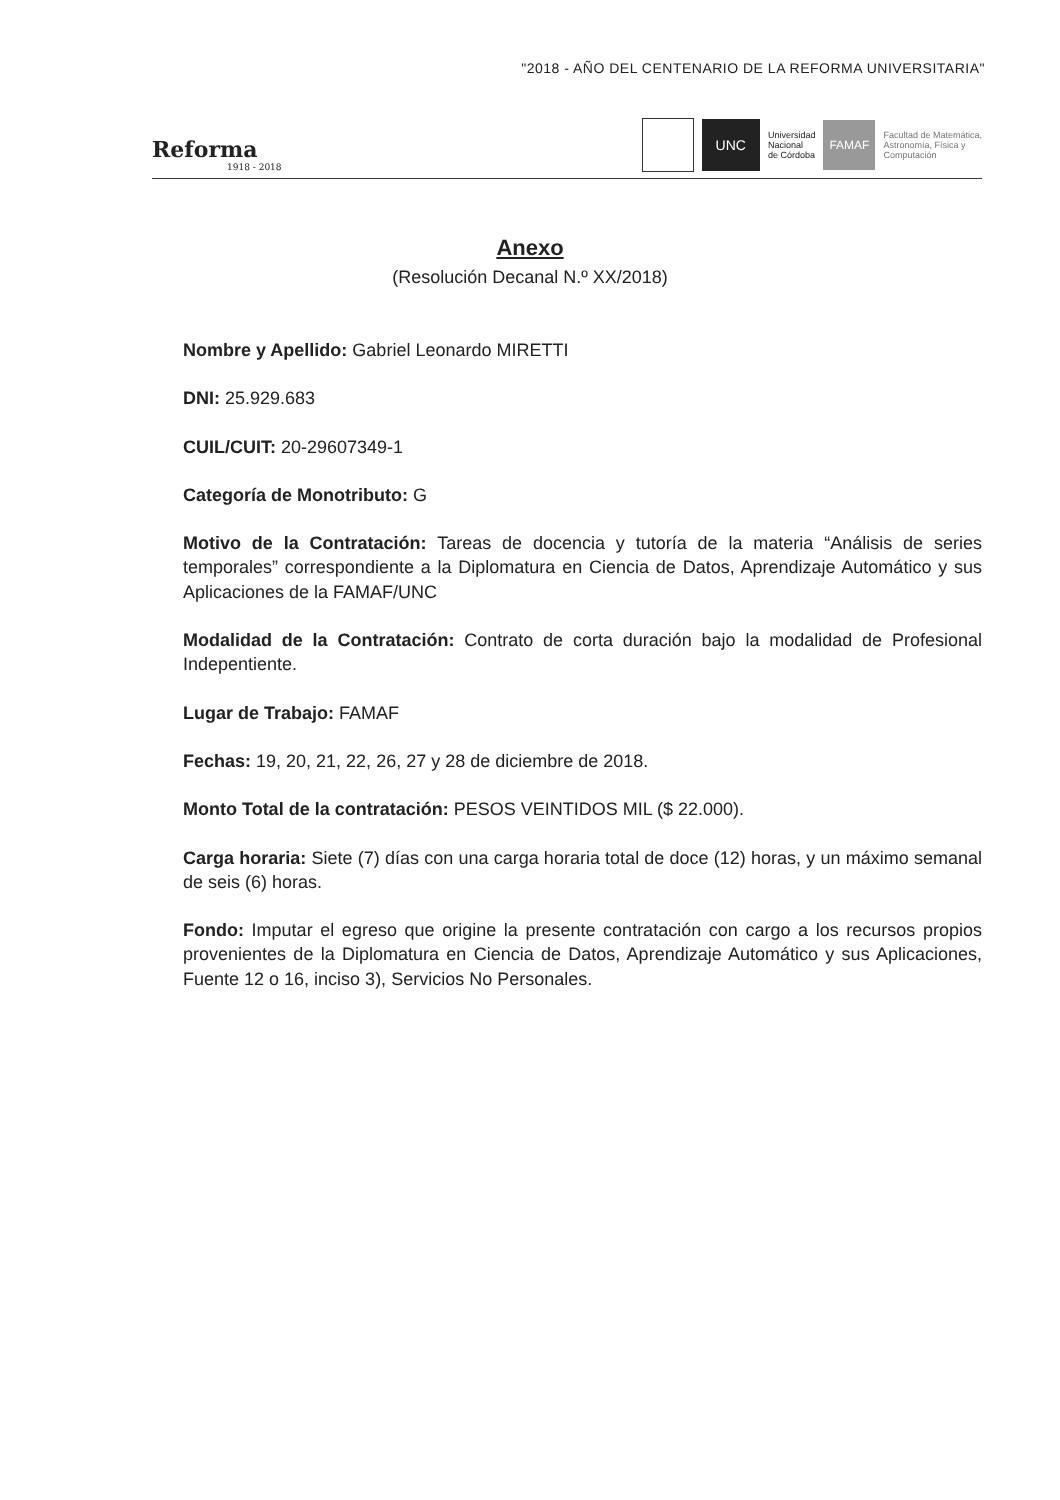"2018 - AÑO DEL CENTENARIO DE LA REFORMA UNIVERSITARIA"
Reforma
1918 - 2018
UNC
Universidad
Nacional
de Córdoba
FAMAF
Facultad de Matemática,
Astronomía, Física y
Computación
Anexo
(Resolución Decanal N.º XX/2018)
Nombre y Apellido: Gabriel Leonardo MIRETTI
DNI: 25.929.683
CUIL/CUIT: 20-29607349-1
Categoría de Monotributo: G
Motivo de la Contratación: Tareas de docencia y tutoría de la materia “Análisis de series temporales” correspondiente a la Diplomatura en Ciencia de Datos, Aprendizaje Automático y sus Aplicaciones de la FAMAF/UNC
Modalidad de la Contratación: Contrato de corta duración bajo la modalidad de Profesional Indepentiente.
Lugar de Trabajo: FAMAF
Fechas: 19, 20, 21, 22, 26, 27 y 28 de diciembre de 2018.
Monto Total de la contratación: PESOS VEINTIDOS MIL ($ 22.000).
Carga horaria: Siete (7) días con una carga horaria total de doce (12) horas, y un máximo semanal de seis (6) horas.
Fondo: Imputar el egreso que origine la presente contratación con cargo a los recursos propios provenientes de la Diplomatura en Ciencia de Datos, Aprendizaje Automático y sus Aplicaciones, Fuente 12 o 16, inciso 3), Servicios No Personales.